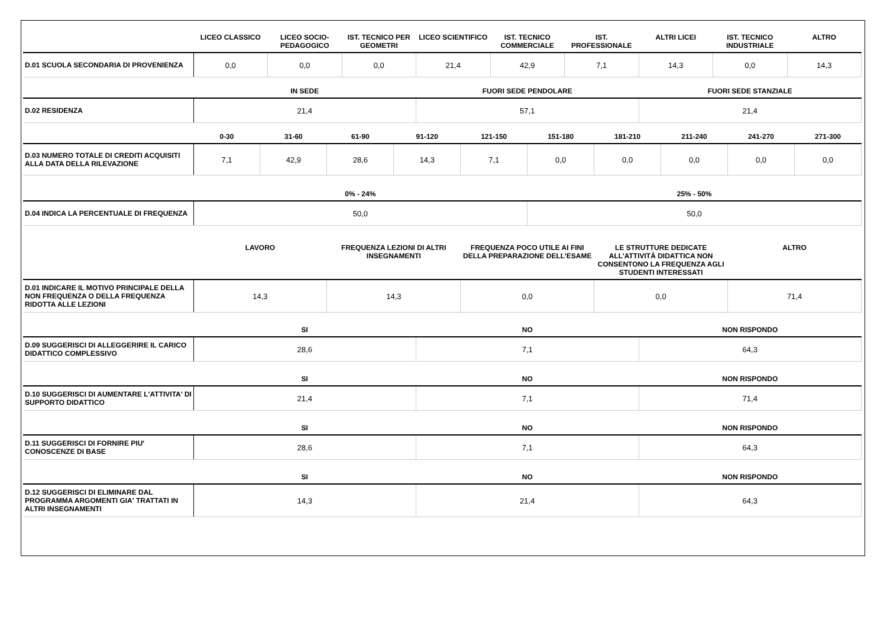| | LICEO CLASSICO | LICEO SOCIO-PEDAGOGICO | IST. TECNICO PER GEOMETRI | LICEO SCIENTIFICO | IST. TECNICO COMMERCIALE | IST. PROFESSIONALE | ALTRI LICEI | IST. TECNICO INDUSTRIALE | ALTRO |
| --- | --- | --- | --- | --- | --- | --- | --- | --- | --- |
| D.01 SCUOLA SECONDARIA DI PROVENIENZA | 0,0 | 0,0 | 0,0 | 21,4 | 42,9 | 7,1 | 14,3 | 0,0 | 14,3 |
| | IN SEDE | FUORI SEDE PENDOLARE | FUORI SEDE STANZIALE |
| --- | --- | --- | --- |
| D.02 RESIDENZA | 21,4 | 57,1 | 21,4 |
| | 0-30 | 31-60 | 61-90 | 91-120 | 121-150 | 151-180 | 181-210 | 211-240 | 241-270 | 271-300 |
| --- | --- | --- | --- | --- | --- | --- | --- | --- | --- | --- |
| D.03 NUMERO TOTALE DI CREDITI ACQUISITI ALLA DATA DELLA RILEVAZIONE | 7,1 | 42,9 | 28,6 | 14,3 | 7,1 | 0,0 | 0,0 | 0,0 | 0,0 | 0,0 |
| | 0% - 24% | 25% - 50% |
| --- | --- | --- |
| D.04 INDICA LA PERCENTUALE DI FREQUENZA | 50,0 | 50,0 |
| | LAVORO | FREQUENZA LEZIONI DI ALTRI INSEGNAMENTI | FREQUENZA POCO UTILE AI FINI DELLA PREPARAZIONE DELL’ESAME | LE STRUTTURE DEDICATE ALL’ATTIVITÀ DIDATTICA NON CONSENTONO LA FREQUENZA AGLI STUDENTI INTERESSATI | ALTRO |
| --- | --- | --- | --- | --- | --- |
| D.01 INDICARE IL MOTIVO PRINCIPALE DELLA NON FREQUENZA O DELLA FREQUENZA RIDOTTA ALLE LEZIONI | 14,3 | 14,3 | 0,0 | 0,0 | 71,4 |
| | SI | NO | NON RISPONDO |
| --- | --- | --- | --- |
| D.09 SUGGERISCI DI ALLEGGERIRE IL CARICO DIDATTICO COMPLESSIVO | 28,6 | 7,1 | 64,3 |
| | SI | NO | NON RISPONDO |
| --- | --- | --- | --- |
| D.10 SUGGERISCI DI AUMENTARE L'ATTIVITA' DI SUPPORTO DIDATTICO | 21,4 | 7,1 | 71,4 |
| | SI | NO | NON RISPONDO |
| --- | --- | --- | --- |
| D.11 SUGGERISCI DI FORNIRE PIU' CONOSCENZE DI BASE | 28,6 | 7,1 | 64,3 |
| | SI | NO | NON RISPONDO |
| --- | --- | --- | --- |
| D.12 SUGGERISCI DI ELIMINARE DAL PROGRAMMA ARGOMENTI GIA' TRATTATI IN ALTRI INSEGNAMENTI | 14,3 | 21,4 | 64,3 |